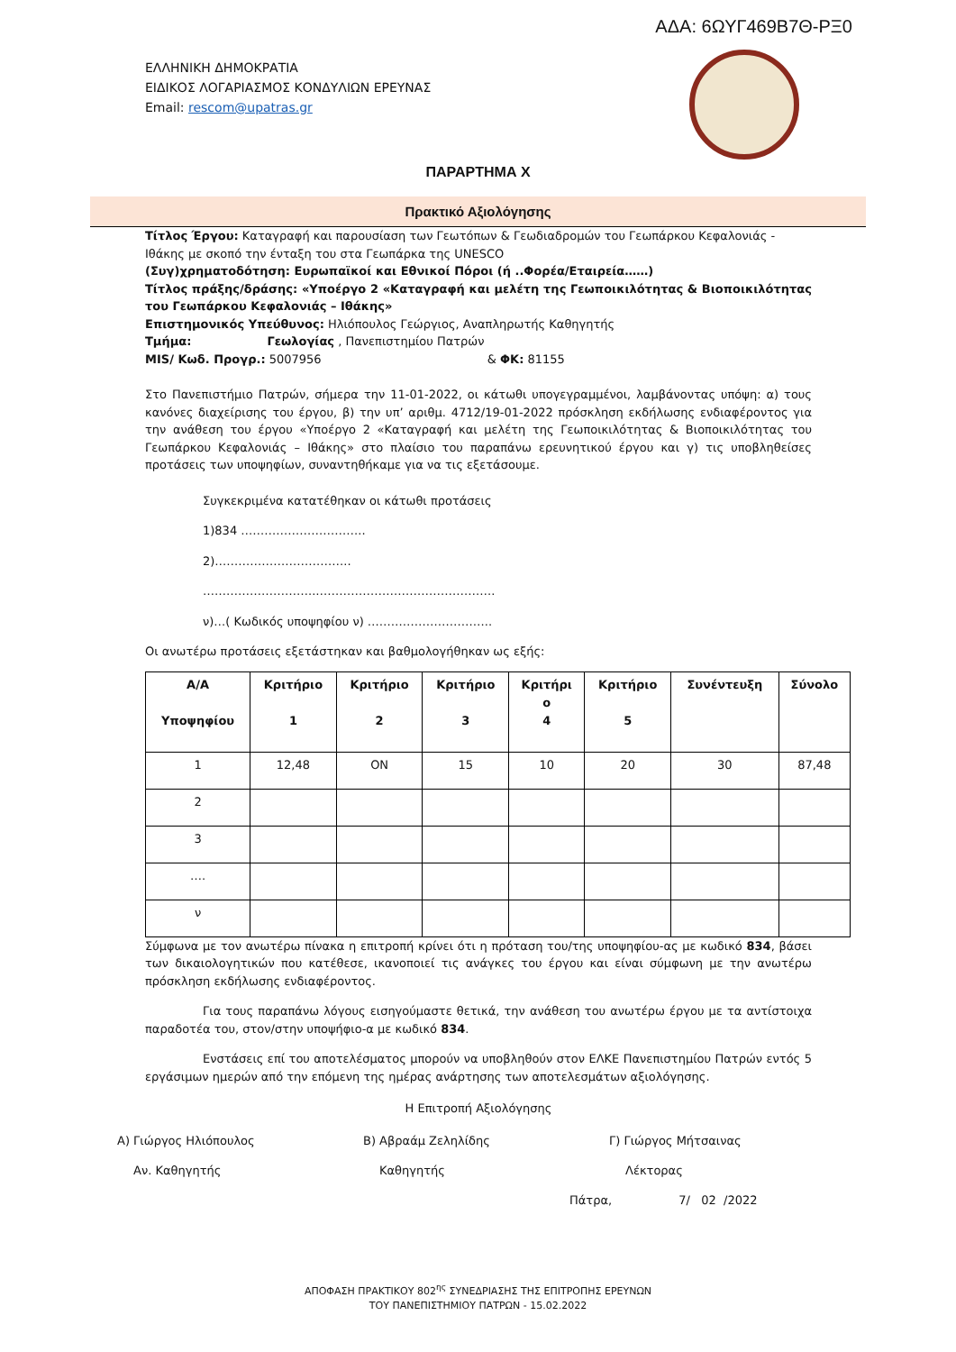ΑΔΑ: 6ΩΥΓ469Β7Θ-ΡΞ0
ΕΛΛΗΝΙΚΗ ΔΗΜΟΚΡΑΤΙΑ
ΕΙΔΙΚΟΣ ΛΟΓΑΡΙΑΣΜΟΣ ΚΟΝΔΥΛΙΩΝ ΕΡΕΥΝΑΣ
Email: rescom@upatras.gr
ΠΑΡΑΡΤΗΜΑ Χ
Πρακτικό Αξιολόγησης
Τίτλος Έργου: Καταγραφή και παρουσίαση των Γεωτόπων & Γεωδιαδρομών του Γεωπάρκου Κεφαλονιάς - Ιθάκης με σκοπό την ένταξη του στα Γεωπάρκα της UNESCO
(Συγ)χρηματοδότηση: Ευρωπαϊκοί και Εθνικοί Πόροι (ή ..Φορέα/Εταιρεία……)
Τίτλος πράξης/δράσης: «Υποέργο 2 «Καταγραφή και μελέτη της Γεωποικιλότητας & Βιοποικιλότητας του Γεωπάρκου Κεφαλονιάς – Ιθάκης»
Επιστημονικός Υπεύθυνος: Ηλιόπουλος Γεώργιος, Αναπληρωτής Καθηγητής
Τμήμα: Γεωλογίας , Πανεπιστημίου Πατρών
MIS/ Κωδ. Προγρ.: 5007956 & ΦΚ: 81155
Στο Πανεπιστήμιο Πατρών, σήμερα την 11-01-2022, οι κάτωθι υπογεγραμμένοι, λαμβάνοντας υπόψη: α) τους κανόνες διαχείρισης του έργου, β) την υπ’ αριθμ. 4712/19-01-2022 πρόσκληση εκδήλωσης ενδιαφέροντος για την ανάθεση του έργου «Υποέργο 2 «Καταγραφή και μελέτη της Γεωποικιλότητας & Βιοποικιλότητας του Γεωπάρκου Κεφαλονιάς – Ιθάκης» στο πλαίσιο του παραπάνω ερευνητικού έργου και γ) τις υποβληθείσες προτάσεις των υποψηφίων, συναντηθήκαμε για να τις εξετάσουμε.
Συγκεκριμένα κατατέθηκαν οι κάτωθι προτάσεις
1)834 …………………………..
2)……………………………..
………………………..……………………………………….
ν)…( Κωδικός υποψηφίου ν) …………………………..
Οι ανωτέρω προτάσεις εξετάστηκαν και βαθμολογήθηκαν ως εξής:
| Α/Α Υποψηφίου | Κριτήριο 1 | Κριτήριο 2 | Κριτήριο 3 | Κριτήρι ο 4 | Κριτήριο 5 | Συνέντευξη | Σύνολο |
| --- | --- | --- | --- | --- | --- | --- | --- |
| 1 | 12,48 | ON | 15 | 10 | 20 | 30 | 87,48 |
| 2 | | | | | | | |
| 3 | | | | | | | |
| …. | | | | | | | |
| ν | | | | | | | |
Σύμφωνα με τον ανωτέρω πίνακα η επιτροπή κρίνει ότι η πρόταση του/της υποψηφίου-ας με κωδικό 834, βάσει των δικαιολογητικών που κατέθεσε, ικανοποιεί τις ανάγκες του έργου και είναι σύμφωνη με την ανωτέρω πρόσκληση εκδήλωσης ενδιαφέροντος.
Για τους παραπάνω λόγους εισηγούμαστε θετικά, την ανάθεση του ανωτέρω έργου με τα αντίστοιχα παραδοτέα του, στον/στην υποψήφιο-α με κωδικό 834.
Ενστάσεις επί του αποτελέσματος μπορούν να υποβληθούν στον ΕΛΚΕ Πανεπιστημίου Πατρών εντός 5 εργάσιμων ημερών από την επόμενη της ημέρας ανάρτησης των αποτελεσμάτων αξιολόγησης.
Η Επιτροπή Αξιολόγησης
Α) Γιώργος Ηλιόπουλος Β) Αβραάμ Ζεληλίδης Γ) Γιώργος Μήτσαινας
Αν. Καθηγητής Καθηγητής Λέκτορας
Πάτρα, 7/ 02 /2022
ΑΠΟΦΑΣΗ ΠΡΑΚΤΙΚΟΥ 802<sup>ης</sup> ΣΥΝΕΔΡΙΑΣΗΣ ΤΗΣ ΕΠΙΤΡΟΠΗΣ ΕΡΕΥΝΩΝ
ΤΟΥ ΠΑΝΕΠΙΣΤΗΜΙΟΥ ΠΑΤΡΩΝ - 15.02.2022